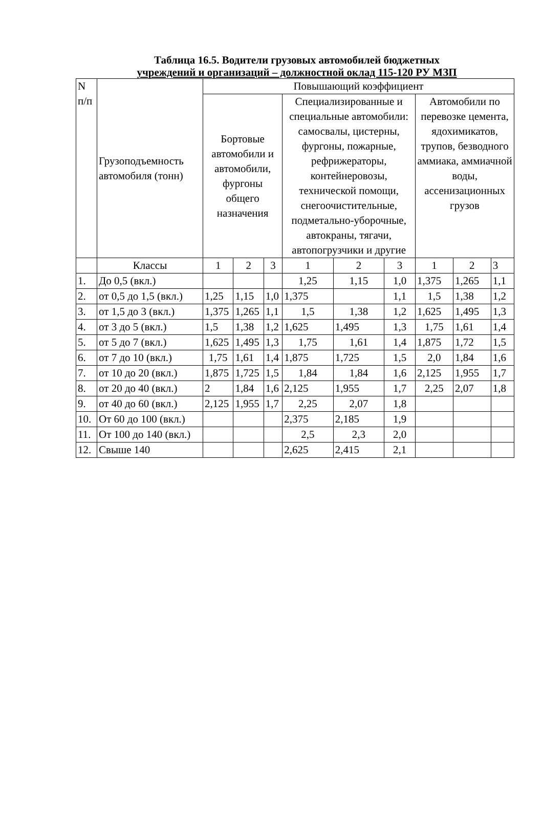Таблица 16.5. Водители грузовых автомобилей бюджетных
учреждений и организаций – должностной оклад 115-120 РУ МЗП
| N п/п | Грузоподъемность автомобиля (тонн) | Повышающий коэффициент | | | | | | | | |
| --- | --- | --- | --- | --- | --- | --- | --- | --- | --- | --- |
| | | Бортовые автомобили и автомобили, фургоны общего назначения | | | Специализированные и специальные автомобили: самосвалы, цистерны, фургоны, пожарные, рефрижераторы, контейнеровозы, технической помощи, снегоочистительные, подметально-уборочные, автокраны, тягачи, автопогрузчики и другие | | | Автомобили по перевозке цемента, ядохимикатов, трупов, безводного аммиака, аммиачной воды, ассенизационных грузов | | |
| | Классы | 1 | 2 | 3 | 1 | 2 | 3 | 1 | 2 | 3 |
| 1. | До 0,5 (вкл.) | | | | 1,25 | 1,15 | 1,0 | 1,375 | 1,265 | 1,1 |
| 2. | от 0,5 до 1,5 (вкл.) | 1,25 | 1,15 | 1,0 | 1,375 | | 1,1 | 1,5 | 1,38 | 1,2 |
| 3. | от 1,5 до 3 (вкл.) | 1,375 | 1,265 | 1,1 | 1,5 | 1,38 | 1,2 | 1,625 | 1,495 | 1,3 |
| 4. | от 3 до 5 (вкл.) | 1,5 | 1,38 | 1,2 | 1,625 | 1,495 | 1,3 | 1,75 | 1,61 | 1,4 |
| 5. | от 5 до 7 (вкл.) | 1,625 | 1,495 | 1,3 | 1,75 | 1,61 | 1,4 | 1,875 | 1,72 | 1,5 |
| 6. | от 7 до 10 (вкл.) | 1,75 | 1,61 | 1,4 | 1,875 | 1,725 | 1,5 | 2,0 | 1,84 | 1,6 |
| 7. | от 10 до 20 (вкл.) | 1,875 | 1,725 | 1,5 | 1,84 | 1,84 | 1,6 | 2,125 | 1,955 | 1,7 |
| 8. | от 20 до 40 (вкл.) | 2 | 1,84 | 1,6 | 2,125 | 1,955 | 1,7 | 2,25 | 2,07 | 1,8 |
| 9. | от 40 до 60 (вкл.) | 2,125 | 1,955 | 1,7 | 2,25 | 2,07 | 1,8 | | | |
| 10. | От 60 до 100 (вкл.) | | | | 2,375 | 2,185 | 1,9 | | | |
| 11. | От 100 до 140 (вкл.) | | | | 2,5 | 2,3 | 2,0 | | | |
| 12. | Свыше 140 | | | | 2,625 | 2,415 | 2,1 | | | |